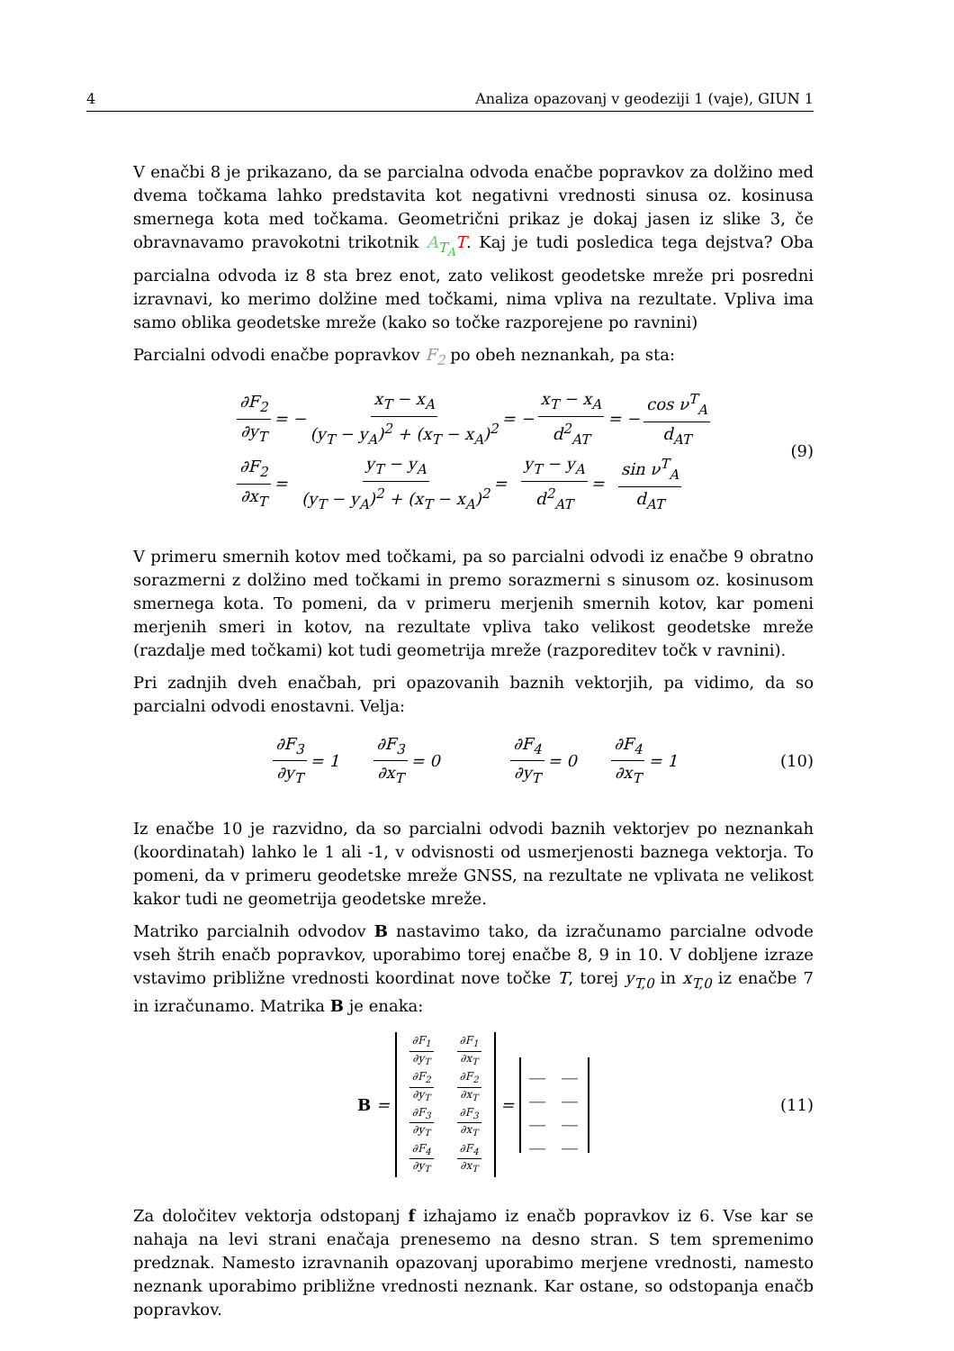4 Analiza opazovanj v geodeziji 1 (vaje), GIUN 1
V enačbi 8 je prikazano, da se parcialna odvoda enačbe popravkov za dolžino med dvema točkama lahko predstavita kot negativni vrednosti sinusa oz. kosinusa smernega kota med točkama. Geometrični prikaz je dokaj jasen iz slike 3, če obravnavamo pravokotni trikotnik A<sub>T<sub>A</sub></sub> T. Kaj je tudi posledica tega dejstva? Oba parcialna odvoda iz 8 sta brez enot, zato velikost geodetske mreže pri posredni izravnavi, ko merimo dolžine med točkami, nima vpliva na rezultate. Vpliva ima samo oblika geodetske mreže (kako so točke razporejene po ravnini)
Parcialni odvodi enačbe popravkov F<sub>2</sub> po obeh neznankah, pa sta:
∂F<sub>2</sub> ∂y<sub>T</sub> = − x<sub>T</sub> − x<sub>A</sub> (y<sub>T</sub> − y<sub>A</sub>)<sup>2</sup> + (x<sub>T</sub> − x<sub>A</sub>)<sup>2</sup> = − x<sub>T</sub> − x<sub>A</sub> d<sup>2</sup><sub>AT</sub> = − cos ν<sup>T</sup><sub>A</sub> d<sub>AT</sub>
∂F<sub>2</sub> ∂x<sub>T</sub> = y<sub>T</sub> − y<sub>A</sub> (y<sub>T</sub> − y<sub>A</sub>)<sup>2</sup> + (x<sub>T</sub> − x<sub>A</sub>)<sup>2</sup> = y<sub>T</sub> − y<sub>A</sub> d<sup>2</sup><sub>AT</sub> = sin ν<sup>T</sup><sub>A</sub> d<sub>AT</sub>
(9)
V primeru smernih kotov med točkami, pa so parcialni odvodi iz enačbe 9 obratno sorazmerni z dolžino med točkami in premo sorazmerni s sinusom oz. kosinusom smernega kota. To pomeni, da v primeru merjenih smernih kotov, kar pomeni merjenih smeri in kotov, na rezultate vpliva tako velikost geodetske mreže (razdalje med točkami) kot tudi geometrija mreže (razporeditev točk v ravnini).
Pri zadnjih dveh enačbah, pri opazovanih baznih vektorjih, pa vidimo, da so parcialni odvodi enostavni. Velja:
∂F<sub>3</sub> ∂y<sub>T</sub> = 1 ∂F<sub>3</sub> ∂x<sub>T</sub> = 0 ∂F<sub>4</sub> ∂y<sub>T</sub> = 0 ∂F<sub>4</sub> ∂x<sub>T</sub> = 1 (10)
Iz enačbe 10 je razvidno, da so parcialni odvodi baznih vektorjev po neznankah (koordinatah) lahko le 1 ali -1, v odvisnosti od usmerjenosti baznega vektorja. To pomeni, da v primeru geodetske mreže GNSS, na rezultate ne vplivata ne velikost kakor tudi ne geometrija geodetske mreže.
Matriko parcialnih odvodov B nastavimo tako, da izračunamo parcialne odvode vseh štrih enačb popravkov, uporabimo torej enačbe 8, 9 in 10. V dobljene izraze vstavimo približne vrednosti koordinat nove točke T, torej y<sub>T,0</sub> in x<sub>T,0</sub> iz enačbe 7 in izračunamo. Matrika B je enaka:
B =
∂F<sub>1</sub> ∂y<sub>T</sub> ∂F<sub>1</sub> ∂x<sub>T</sub> ∂F<sub>2</sub> ∂y<sub>T</sub> ∂F<sub>2</sub> ∂x<sub>T</sub> ∂F<sub>3</sub> ∂y<sub>T</sub> ∂F<sub>3</sub> ∂x<sub>T</sub> ∂F<sub>4</sub> ∂y<sub>T</sub> ∂F<sub>4</sub> ∂x<sub>T</sub>
=
__ __ __ __ __ __ __ __
(11)
Za določitev vektorja odstopanj f izhajamo iz enačb popravkov iz 6. Vse kar se nahaja na levi strani enačaja prenesemo na desno stran. S tem spremenimo predznak. Namesto izravnanih opazovanj uporabimo merjene vrednosti, namesto neznank uporabimo približne vrednosti neznank. Kar ostane, so odstopanja enačb popravkov.